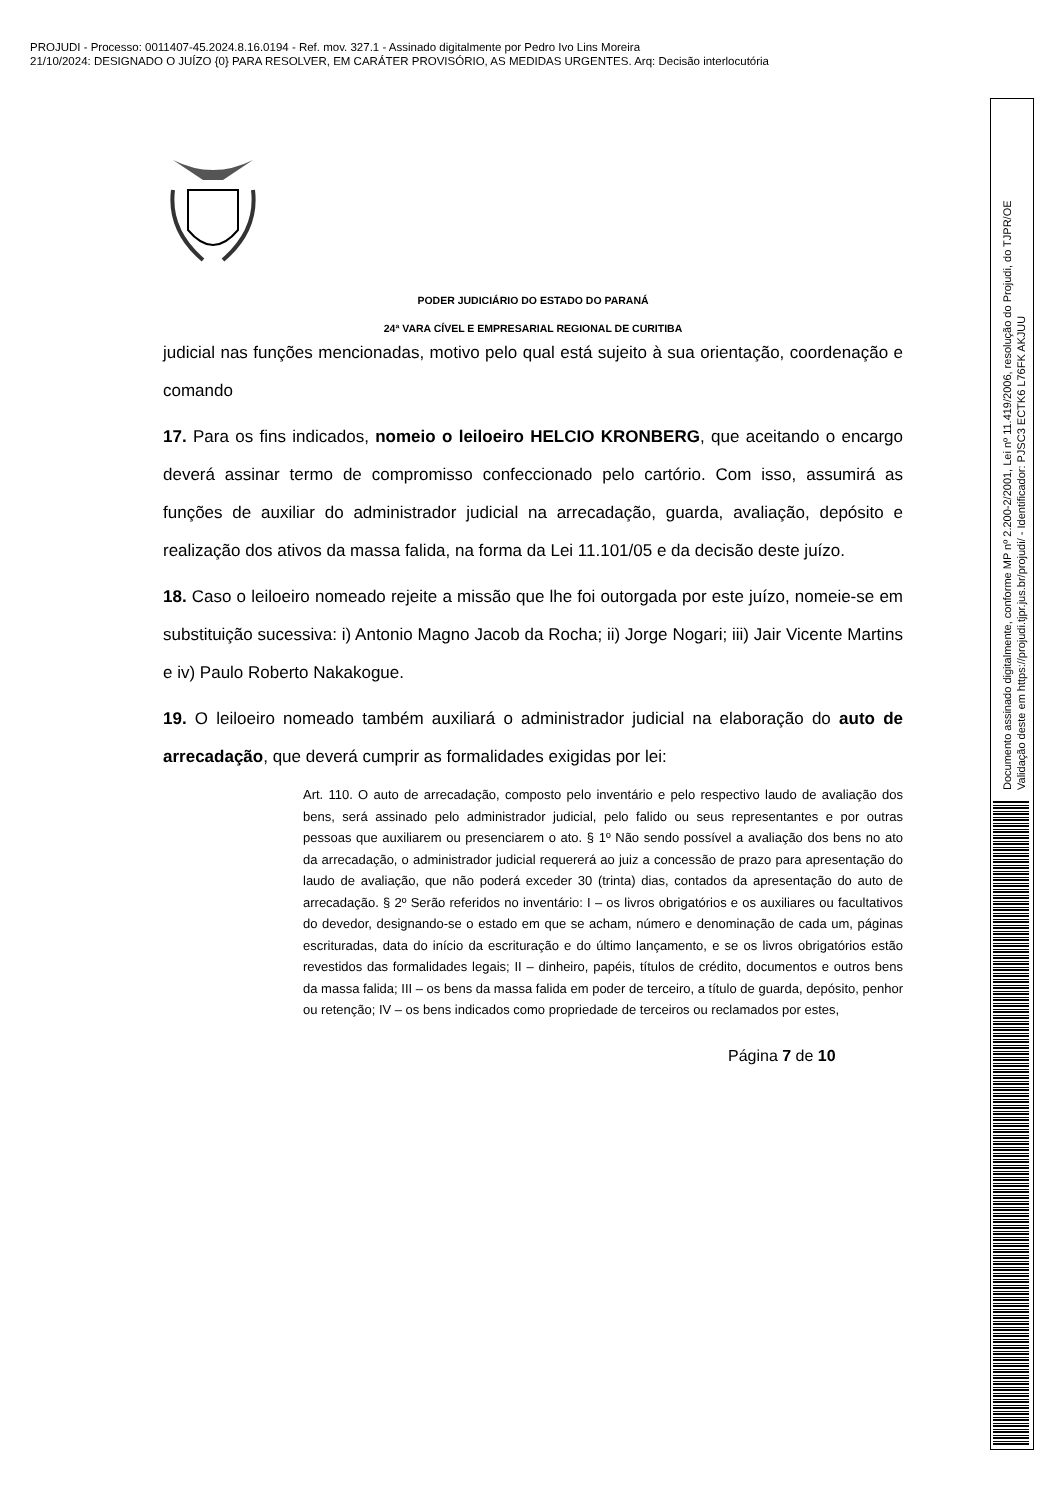PROJUDI - Processo: 0011407-45.2024.8.16.0194 - Ref. mov. 327.1 - Assinado digitalmente por Pedro Ivo Lins Moreira
21/10/2024: DESIGNADO O JUÍZO {0} PARA RESOLVER, EM CARÁTER PROVISÓRIO, AS MEDIDAS URGENTES. Arq: Decisão interlocutória
Documento assinado digitalmente, conforme MP nº 2.200-2/2001, Lei nº 11.419/2006, resolução do Projudi, do TJPR/OE
Validação deste em https://projudi.tjpr.jus.br/projudi/ - Identificador: PJSC3 ECTK6 L76FK AKJUU
PODER JUDICIÁRIO DO ESTADO DO PARANÁ
24ª VARA CÍVEL E EMPRESARIAL REGIONAL DE CURITIBA
judicial nas funções mencionadas, motivo pelo qual está sujeito à sua orientação, coordenação e comando
17. Para os fins indicados, nomeio o leiloeiro HELCIO KRONBERG, que aceitando o encargo deverá assinar termo de compromisso confeccionado pelo cartório. Com isso, assumirá as funções de auxiliar do administrador judicial na arrecadação, guarda, avaliação, depósito e realização dos ativos da massa falida, na forma da Lei 11.101/05 e da decisão deste juízo.
18. Caso o leiloeiro nomeado rejeite a missão que lhe foi outorgada por este juízo, nomeie-se em substituição sucessiva: i) Antonio Magno Jacob da Rocha; ii) Jorge Nogari; iii) Jair Vicente Martins e iv) Paulo Roberto Nakakogue.
19. O leiloeiro nomeado também auxiliará o administrador judicial na elaboração do auto de arrecadação, que deverá cumprir as formalidades exigidas por lei:
Art. 110. O auto de arrecadação, composto pelo inventário e pelo respectivo laudo de avaliação dos bens, será assinado pelo administrador judicial, pelo falido ou seus representantes e por outras pessoas que auxiliarem ou presenciarem o ato. § 1º Não sendo possível a avaliação dos bens no ato da arrecadação, o administrador judicial requererá ao juiz a concessão de prazo para apresentação do laudo de avaliação, que não poderá exceder 30 (trinta) dias, contados da apresentação do auto de arrecadação. § 2º Serão referidos no inventário: I – os livros obrigatórios e os auxiliares ou facultativos do devedor, designando-se o estado em que se acham, número e denominação de cada um, páginas escrituradas, data do início da escrituração e do último lançamento, e se os livros obrigatórios estão revestidos das formalidades legais; II – dinheiro, papéis, títulos de crédito, documentos e outros bens da massa falida; III – os bens da massa falida em poder de terceiro, a título de guarda, depósito, penhor ou retenção; IV – os bens indicados como propriedade de terceiros ou reclamados por estes,
Página 7 de 10